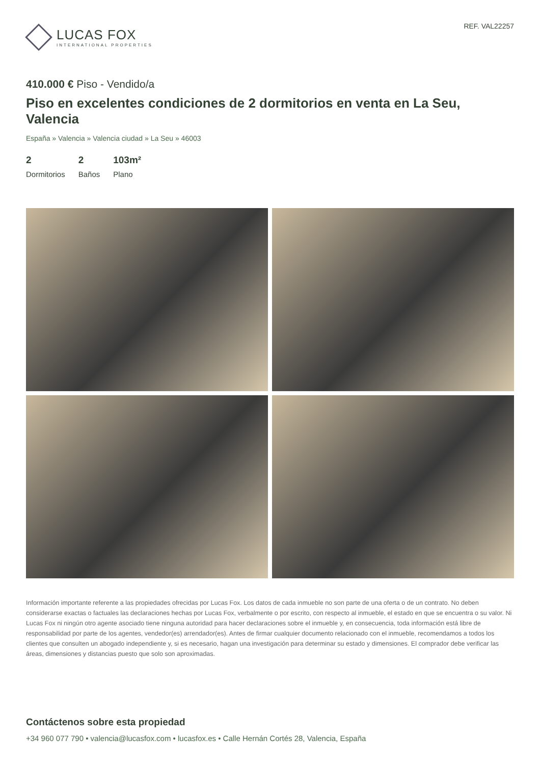LUCAS FOX
INTERNATIONAL PROPERTIES
REF. VAL22257
410.000 € Piso - Vendido/a
Piso en excelentes condiciones de 2 dormitorios en venta en La Seu, Valencia
España » Valencia » Valencia ciudad » La Seu » 46003
2
Dormitorios
2
Baños
103m²
Plano
Información importante referente a las propiedades ofrecidas por Lucas Fox. Los datos de cada inmueble no son parte de una oferta o de un contrato. No deben considerarse exactas o factuales las declaraciones hechas por Lucas Fox, verbalmente o por escrito, con respecto al inmueble, el estado en que se encuentra o su valor. Ni Lucas Fox ni ningún otro agente asociado tiene ninguna autoridad para hacer declaraciones sobre el inmueble y, en consecuencia, toda información está libre de responsabilidad por parte de los agentes, vendedor(es) arrendador(es). Antes de firmar cualquier documento relacionado con el inmueble, recomendamos a todos los clientes que consulten un abogado independiente y, si es necesario, hagan una investigación para determinar su estado y dimensiones. El comprador debe verificar las áreas, dimensiones y distancias puesto que solo son aproximadas.
Contáctenos sobre esta propiedad
+34 960 077 790 • valencia@lucasfox.com • lucasfox.es • Calle Hernán Cortés 28, Valencia, España